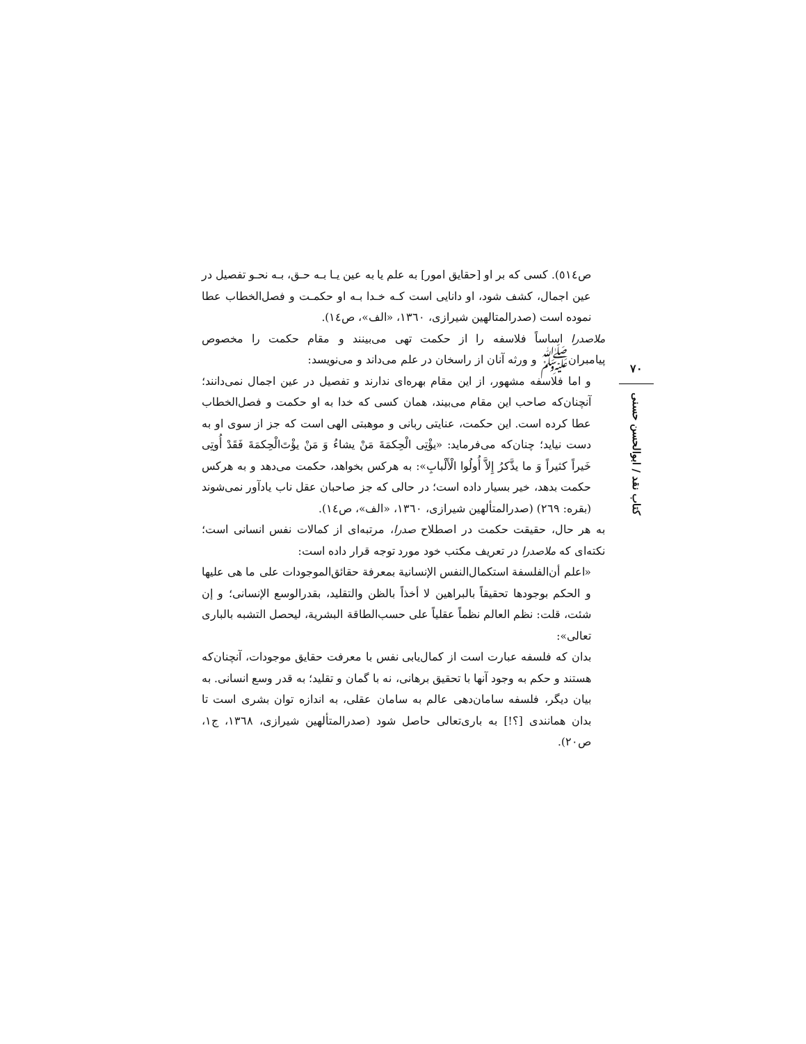ص٥١٤). کسی که بر او [حقایق امور] به علم یا به عین یـا بـه حـق، بـه نحـو تفصیل در عین اجمال، کشف شود، او دانایی است کـه خـدا بـه او حکمـت و فصل‌الخطاب عطا نموده است (صدرالمتالهین شیرازی، ١٣٦٠، «الف»، ص١٤).
ملاصدرا اساساً فلاسفه را از حکمت تهی می‌بینند و مقام حکمت را مخصوص پیامبرانﷺ و ورثه آنان از راسخان در علم می‌داند و می‌نویسد:
و اما فلاسفه مشهور، از این مقام بهره‌ای ندارند و تفصیل در عین اجمال نمی‌دانند؛ آنچنان‌که صاحب این مقام می‌بیند، همان کسی که خدا به او حکمت و فصل‌الخطاب عطا کرده است. این حکمت، عنایتی ربانی و موهبتی الهی است که جز از سوی او به دست نیاید؛ چنان‌که می‌فرماید: «یؤْتِی الْحِکمَةَ مَنْ یشاءُ وَ مَنْ یؤْتَ‌الْحِکمَةَ فَقَدْ أُوتِی خَیراً کثیراً وَ ما یذَّکرُ إِلاَّ أُولُوا الْأَلْبابِ»: به هرکس بخواهد، حکمت می‌دهد و به هرکس حکمت بدهد، خیر بسیار داده است؛ در حالی که جز صاحبان عقل ناب یادآور نمی‌شوند (بقره: ٢٦٩) (صدرالمتألهین شیرازی، ١٣٦٠، «الف»، ص١٤).
به هر حال، حقیقت حکمت در اصطلاح صدرا، مرتبه‌ای از کمالات نفس انسانی است؛ نکته‌ای که ملاصدرا در تعریف مکتب خود مورد توجه قرار داده است:
«اعلم أن‌الفلسفة استکمال‌النفس الإنسانیة بمعرفة حقائق‌الموجودات علی ما هی علیها و الحکم بوجودها تحقیقاً بالبراهین لا أخذاً بالظن والتقلید، بقدرالوسع الإنسانی؛ و إن شئت، قلت: نظم العالم نظماً عقلیاً علی حسب‌الطاقة البشریة، لیحصل التشبه بالباری تعالی»:
بدان که فلسفه عبارت است از کمال‌یابی نفس با معرفت حقایق موجودات، آنچنان‌که هستند و حکم به وجود آنها با تحقیق برهانی، نه با گمان و تقلید؛ به قدر وسع انسانی. به بیان دیگر، فلسفه سامان‌دهی عالم به سامان عقلی، به اندازه توان بشری است تا بدان همانندی [؟!] به باری‌تعالی حاصل شود (صدرالمتألهین شیرازی، ١٣٦٨، ج١، ص٢٠).
٧٠
کتاب نقد / ابوالحسن حسنی